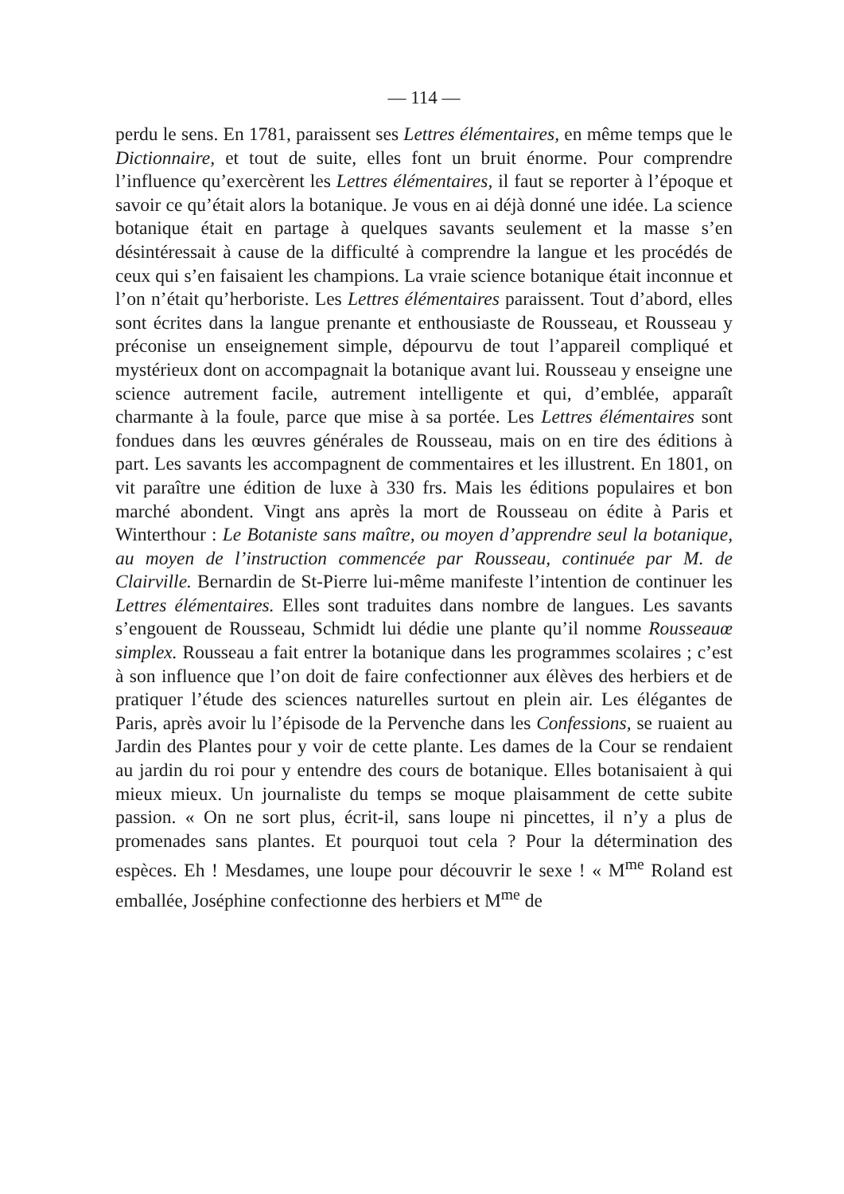— 114 —
perdu le sens. En 1781, paraissent ses Lettres élémentaires, en même temps que le Dictionnaire, et tout de suite, elles font un bruit énorme. Pour comprendre l’influence qu’exercèrent les Lettres élémentaires, il faut se reporter à l’époque et savoir ce qu’était alors la botanique. Je vous en ai déjà donné une idée. La science botanique était en partage à quelques savants seulement et la masse s’en désintéressait à cause de la difficulté à comprendre la langue et les procédés de ceux qui s’en faisaient les champions. La vraie science botanique était inconnue et l’on n’était qu’herboriste. Les Lettres élémentaires paraissent. Tout d’abord, elles sont écrites dans la langue prenante et enthousiaste de Rousseau, et Rousseau y préconise un enseignement simple, dépourvu de tout l’appareil compliqué et mystérieux dont on accompagnait la botanique avant lui. Rousseau y enseigne une science autrement facile, autrement intelligente et qui, d’emblée, apparaît charmante à la foule, parce que mise à sa portée. Les Lettres élémentaires sont fondues dans les œuvres générales de Rousseau, mais on en tire des éditions à part. Les savants les accompagnent de commentaires et les illustrent. En 1801, on vit paraître une édition de luxe à 330 frs. Mais les éditions populaires et bon marché abondent. Vingt ans après la mort de Rousseau on édite à Paris et Winterthour : Le Botaniste sans maître, ou moyen d’apprendre seul la botanique, au moyen de l’instruction commencée par Rousseau, continuée par M. de Clairville. Bernardin de St-Pierre lui-même manifeste l’intention de continuer les Lettres élémentaires. Elles sont traduites dans nombre de langues. Les savants s’engouent de Rousseau, Schmidt lui dédie une plante qu’il nomme Rousseauœ simplex. Rousseau a fait entrer la botanique dans les programmes scolaires ; c’est à son influence que l’on doit de faire confectionner aux élèves des herbiers et de pratiquer l’étude des sciences naturelles surtout en plein air. Les élégantes de Paris, après avoir lu l’épisode de la Pervenche dans les Confessions, se ruaient au Jardin des Plantes pour y voir de cette plante. Les dames de la Cour se rendaient au jardin du roi pour y entendre des cours de botanique. Elles botanisaient à qui mieux mieux. Un journaliste du temps se moque plaisamment de cette subite passion. « On ne sort plus, écrit-il, sans loupe ni pincettes, il n’y a plus de promenades sans plantes. Et pourquoi tout cela ? Pour la détermination des espèces. Eh ! Mesdames, une loupe pour découvrir le sexe ! « M<sup>me</sup> Roland est emballée, Joséphine confectionne des herbiers et M<sup>me</sup> de